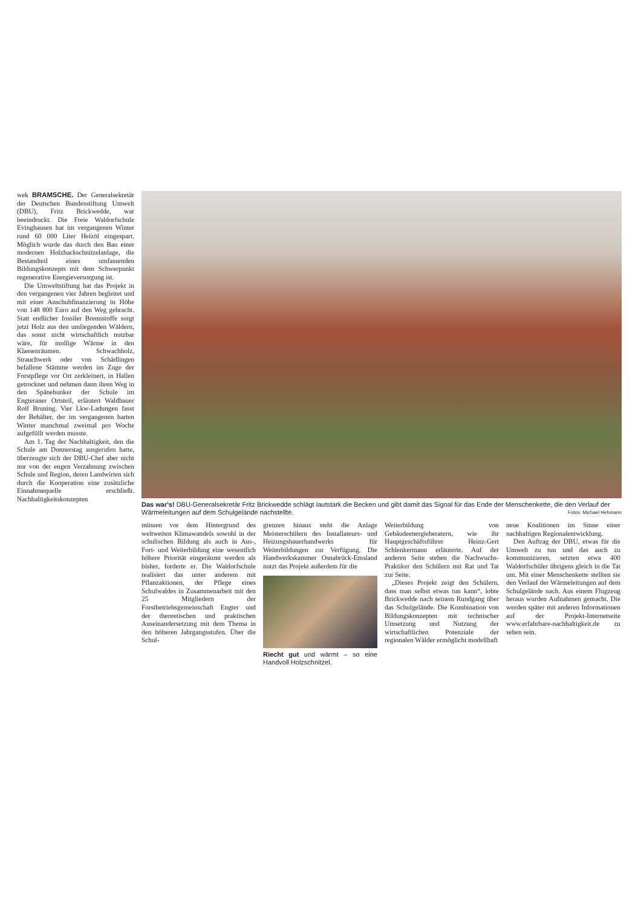wek BRAMSCHE. Der Generalsekretär der Deutschen Bundesstiftung Umwelt (DBU), Fritz Brickwedde, war beeindruckt. Die Freie Waldorfschule Evinghausen hat im vergangenen Winter rund 60 000 Liter Heizöl eingespart. Möglich wurde das durch den Bau einer modernen Holzhackschnitzelanlage, die Bestandteil eines umfassenden Bildungskonzepts mit dem Schwerpunkt regenerative Energieversorgung ist.
Die Umweltstiftung hat das Projekt in den vergangenen vier Jahren begleitet und mit einer Anschubfinanzierung in Höhe von 148 800 Euro auf den Weg gebracht. Statt endlicher fossiler Brennstoffe sorgt jetzt Holz aus den umliegenden Wäldern, das sonst nicht wirtschaftlich nutzbar wäre, für mollige Wärme in den Klassenräumen. Schwachholz, Strauchwerk oder von Schädlingen befallene Stämme werden im Zuge der Forstpflege vor Ort zerkleinert, in Hallen getrocknet und nehmen dann ihren Weg in den Spänebunker der Schule im Engteraner Ortsteil, erläutert Waldbauer Rolf Bruning. Vier Lkw-Ladungen fasst der Behälter, der im vergangenen harten Winter manchmal zweimal pro Woche aufgefüllt werden musste.
Am 1. Tag der Nachhaltigkeit, den die Schule am Donnerstag ausgerufen hatte, überzeugte sich der DBU-Chef aber nicht nur von der engen Verzahnung zwischen Schule und Region, deren Landwirten sich durch die Kooperation eine zusätzliche Einnahmequelle erschließt. Nachhaltigkeitskonzepten
Das war's! DBU-Generalsekretär Fritz Brickwedde schlägt lautstark die Becken und gibt damit das Signal für das Ende der Menschenkette, die den Verlauf der Wärmeleitungen auf dem Schulgelände nachstellte. Fotos: Michael Hehmann
müssen vor dem Hintergrund des weltweiten Klimawandels sowohl in der schulischen Bildung als auch in Aus-, Fort- und Weiterbildung eine wesentlich höhere Priorität eingeräumt werden als bisher, forderte er. Die Waldorfschule realisiert das unter anderem mit Pflanzaktionen, der Pflege eines Schulwaldes in Zusammenarbeit mit den 25 Mitgliedern der Forstbetriebsgemeinschaft Engter und der theoretischen und praktischen Auseinandersetzung mit dem Thema in den höheren Jahrgangsstufen. Über die Schul-
grenzen hinaus steht die Anlage Meisterschülern des Installateurs- und Heizungsbauerhandwerks für Weiterbildungen zur Verfügung. Die Handwerkskammer Osnabrück-Emsland nutzt das Projekt außerdem für die
Riecht gut und wärmt – so eine Handvoll Holzschnitzel.
Weiterbildung von Gebäudeenergieberatern, wie ihr Hauptgeschäftsführer Heinz-Gert Schlenkermann erläuterte. Auf der anderen Seite stehen die Nachwuchs-Praktiker den Schülern mit Rat und Tat zur Seite.
„Dieses Projekt zeigt den Schülern, dass man selbst etwas tun kann“, lobte Brickwedde nach seinem Rundgang über das Schulgelände. Die Kombination von Bildungskonzepten mit technischer Umsetzung und Nutzung der wirtschaftlichen Potenziale der regionalen Wälder ermöglicht modellhaft
neue Koalitionen im Sinne einer nachhaltigen Regionalentwicklung.
Den Auftrag der DBU, etwas für die Umwelt zu tun und das auch zu kommunizieren, setzten etwa 400 Waldorfschüler übrigens gleich in die Tat um. Mit einer Menschenkette stellten sie den Verlauf der Wärmeleitungen auf dem Schulgelände nach. Aus einem Flugzeug heraus wurden Aufnahmen gemacht. Die werden später mit anderen Informationen auf der Projekt-Internetseite www.erfahrbare-nachhaltigkeit.de zu sehen sein.